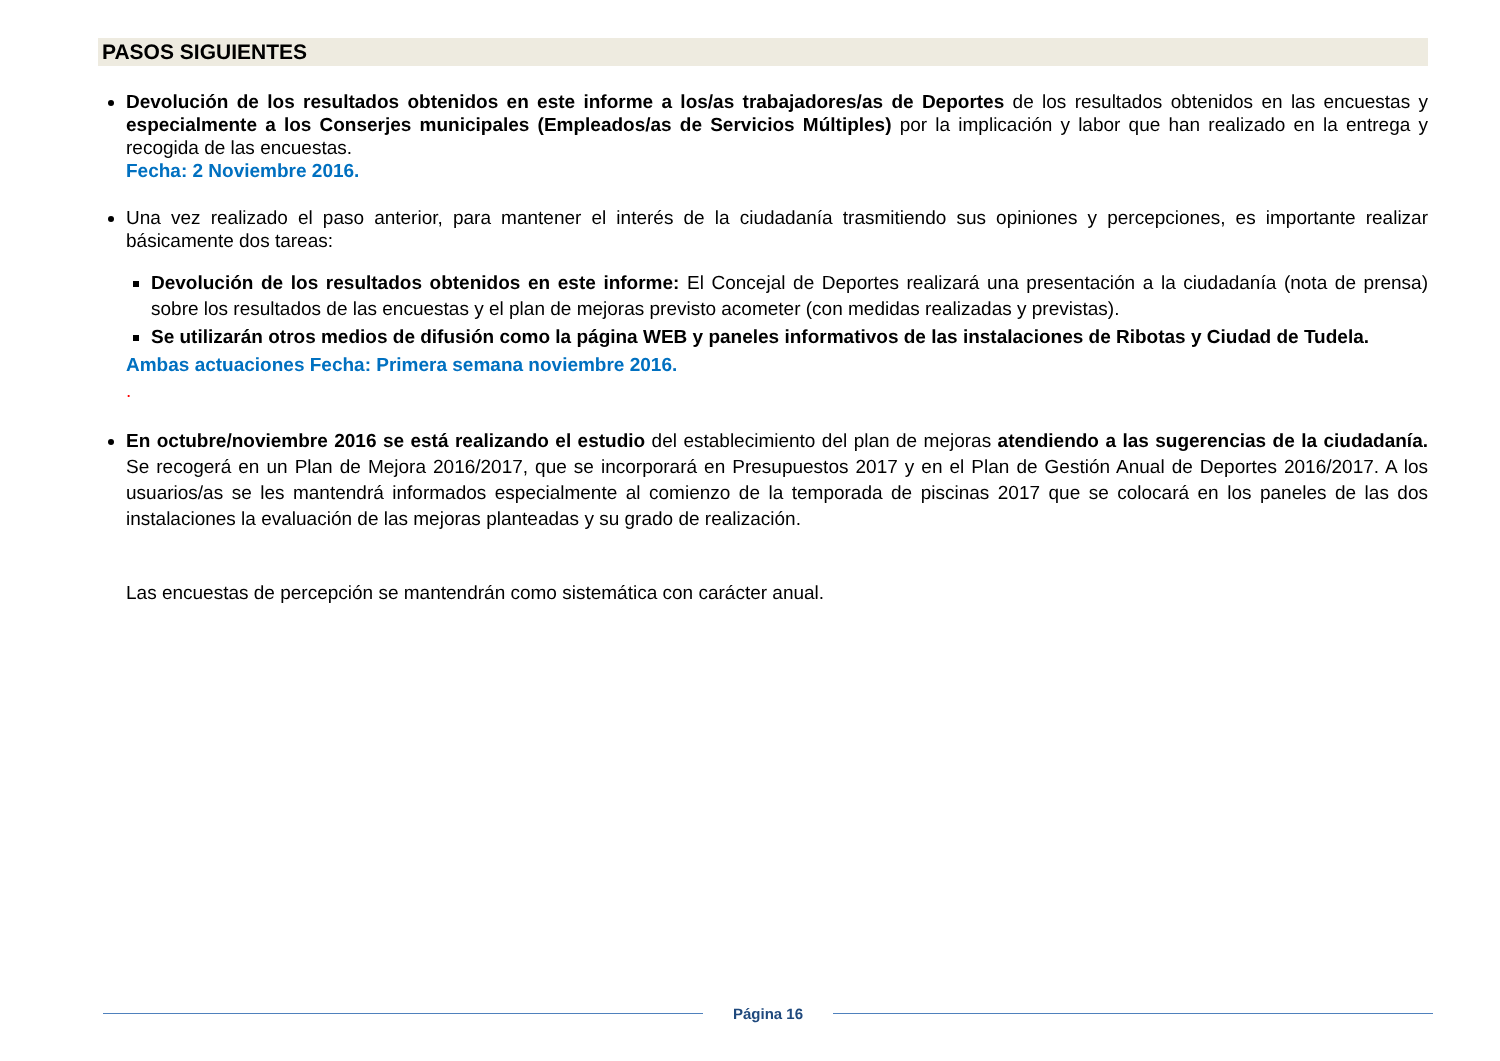PASOS SIGUIENTES
Devolución de los resultados obtenidos en este informe a los/as trabajadores/as de Deportes de los resultados obtenidos en las encuestas y especialmente a los Conserjes municipales (Empleados/as de Servicios Múltiples) por la implicación y labor que han realizado en la entrega y recogida de las encuestas.
Fecha: 2 Noviembre 2016.
Una vez realizado el paso anterior, para mantener el interés de la ciudadanía trasmitiendo sus opiniones y percepciones, es importante realizar básicamente dos tareas:
Devolución de los resultados obtenidos en este informe: El Concejal de Deportes realizará una presentación a la ciudadanía (nota de prensa) sobre los resultados de las encuestas y el plan de mejoras previsto acometer (con medidas realizadas y previstas).
Se utilizarán otros medios de difusión como la página WEB y paneles informativos de las instalaciones de Ribotas y Ciudad de Tudela.
Ambas actuaciones Fecha: Primera semana noviembre 2016.
.
En octubre/noviembre 2016 se está realizando el estudio del establecimiento del plan de mejoras atendiendo a las sugerencias de la ciudadanía. Se recogerá en un Plan de Mejora 2016/2017, que se incorporará en Presupuestos 2017 y en el Plan de Gestión Anual de Deportes 2016/2017. A los usuarios/as se les mantendrá informados especialmente al comienzo de la temporada de piscinas 2017 que se colocará en los paneles de las dos instalaciones la evaluación de las mejoras planteadas y su grado de realización.
Las encuestas de percepción se mantendrán como sistemática con carácter anual.
Página 16